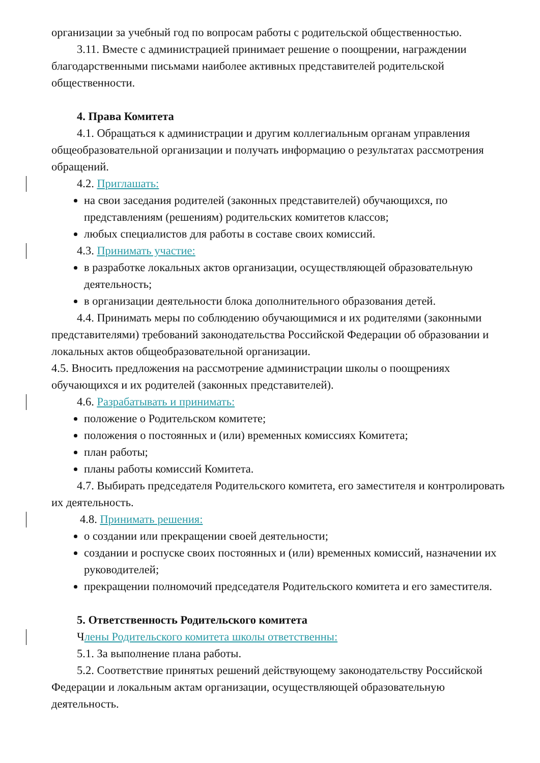организации за учебный год по вопросам работы с родительской общественностью.
3.11. Вместе с администрацией принимает решение о поощрении, награждении благодарственными письмами наиболее активных представителей родительской общественности.
4. Права Комитета
4.1. Обращаться к администрации и другим коллегиальным органам управления общеобразовательной организации и получать информацию о результатах рассмотрения обращений.
4.2. Приглашать:
на свои заседания родителей (законных представителей) обучающихся, по представлениям (решениям) родительских комитетов классов;
любых специалистов для работы в составе своих комиссий.
4.3. Принимать участие:
в разработке локальных актов организации, осуществляющей образовательную деятельность;
в организации деятельности блока дополнительного образования детей.
4.4. Принимать меры по соблюдению обучающимися и их родителями (законными представителями) требований законодательства Российской Федерации об образовании и локальных актов общеобразовательной организации.
4.5. Вносить предложения на рассмотрение администрации школы о поощрениях обучающихся и их родителей (законных представителей).
4.6. Разрабатывать и принимать:
положение о Родительском комитете;
положения о постоянных и (или) временных комиссиях Комитета;
план работы;
планы работы комиссий Комитета.
4.7. Выбирать председателя Родительского комитета, его заместителя и контролировать их деятельность.
4.8. Принимать решения:
о создании или прекращении своей деятельности;
создании и роспуске своих постоянных и (или) временных комиссий, назначении их руководителей;
прекращении полномочий председателя Родительского комитета и его заместителя.
5. Ответственность Родительского комитета
Члены Родительского комитета школы ответственны:
5.1. За выполнение плана работы.
5.2. Соответствие принятых решений действующему законодательству Российской Федерации и локальным актам организации, осуществляющей образовательную деятельность.